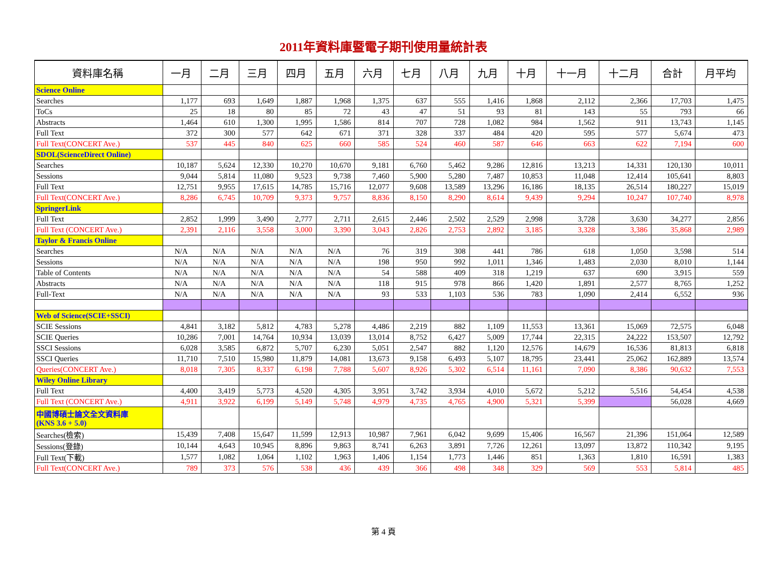2011年資料庫暨電子期刊使用量統計表
| 資料庫名稱 | 一月 | 二月 | 三月 | 四月 | 五月 | 六月 | 七月 | 八月 | 九月 | 十月 | 十一月 | 十二月 | 合計 | 月平均 |
| --- | --- | --- | --- | --- | --- | --- | --- | --- | --- | --- | --- | --- | --- | --- |
| Science Online | | | | | | | | | | | | | | |
| Searches | 1,177 | 693 | 1,649 | 1,887 | 1,968 | 1,375 | 637 | 555 | 1,416 | 1,868 | 2,112 | 2,366 | 17,703 | 1,475 |
| ToCs | 25 | 18 | 80 | 85 | 72 | 43 | 47 | 51 | 93 | 81 | 143 | 55 | 793 | 66 |
| Abstracts | 1,464 | 610 | 1,300 | 1,995 | 1,586 | 814 | 707 | 728 | 1,082 | 984 | 1,562 | 911 | 13,743 | 1,145 |
| Full Text | 372 | 300 | 577 | 642 | 671 | 371 | 328 | 337 | 484 | 420 | 595 | 577 | 5,674 | 473 |
| Full Text(CONCERT Ave.) | 537 | 445 | 840 | 625 | 660 | 585 | 524 | 460 | 587 | 646 | 663 | 622 | 7,194 | 600 |
| SDOL(ScienceDirect Online) | | | | | | | | | | | | | | |
| Searches | 10,187 | 5,624 | 12,330 | 10,270 | 10,670 | 9,181 | 6,760 | 5,462 | 9,286 | 12,816 | 13,213 | 14,331 | 120,130 | 10,011 |
| Sessions | 9,044 | 5,814 | 11,080 | 9,523 | 9,738 | 7,460 | 5,900 | 5,280 | 7,487 | 10,853 | 11,048 | 12,414 | 105,641 | 8,803 |
| Full Text | 12,751 | 9,955 | 17,615 | 14,785 | 15,716 | 12,077 | 9,608 | 13,589 | 13,296 | 16,186 | 18,135 | 26,514 | 180,227 | 15,019 |
| Full Text(CONCERT Ave.) | 8,286 | 6,745 | 10,709 | 9,373 | 9,757 | 8,836 | 8,150 | 8,290 | 8,614 | 9,439 | 9,294 | 10,247 | 107,740 | 8,978 |
| SpringerLink | | | | | | | | | | | | | | |
| Full Text | 2,852 | 1,999 | 3,490 | 2,777 | 2,711 | 2,615 | 2,446 | 2,502 | 2,529 | 2,998 | 3,728 | 3,630 | 34,277 | 2,856 |
| Full Text (CONCERT Ave.) | 2,391 | 2,116 | 3,558 | 3,000 | 3,390 | 3,043 | 2,826 | 2,753 | 2,892 | 3,185 | 3,328 | 3,386 | 35,868 | 2,989 |
| Taylor & Francis Online | | | | | | | | | | | | | | |
| Searches | N/A | N/A | N/A | N/A | N/A | 76 | 319 | 308 | 441 | 786 | 618 | 1,050 | 3,598 | 514 |
| Sessions | N/A | N/A | N/A | N/A | N/A | 198 | 950 | 992 | 1,011 | 1,346 | 1,483 | 2,030 | 8,010 | 1,144 |
| Table of Contents | N/A | N/A | N/A | N/A | N/A | 54 | 588 | 409 | 318 | 1,219 | 637 | 690 | 3,915 | 559 |
| Abstracts | N/A | N/A | N/A | N/A | N/A | 118 | 915 | 978 | 866 | 1,420 | 1,891 | 2,577 | 8,765 | 1,252 |
| Full-Text | N/A | N/A | N/A | N/A | N/A | 93 | 533 | 1,103 | 536 | 783 | 1,090 | 2,414 | 6,552 | 936 |
| Web of Science(SCIE+SSCI) | | | | | | | | | | | | | | |
| SCIE Sessions | 4,841 | 3,182 | 5,812 | 4,783 | 5,278 | 4,486 | 2,219 | 882 | 1,109 | 11,553 | 13,361 | 15,069 | 72,575 | 6,048 |
| SCIE Queries | 10,286 | 7,001 | 14,764 | 10,934 | 13,039 | 13,014 | 8,752 | 6,427 | 5,009 | 17,744 | 22,315 | 24,222 | 153,507 | 12,792 |
| SSCI Sessions | 6,028 | 3,585 | 6,872 | 5,707 | 6,230 | 5,051 | 2,547 | 882 | 1,120 | 12,576 | 14,679 | 16,536 | 81,813 | 6,818 |
| SSCI Queries | 11,710 | 7,510 | 15,980 | 11,879 | 14,081 | 13,673 | 9,158 | 6,493 | 5,107 | 18,795 | 23,441 | 25,062 | 162,889 | 13,574 |
| Queries(CONCERT Ave.) | 8,018 | 7,305 | 8,337 | 6,198 | 7,788 | 5,607 | 8,926 | 5,302 | 6,514 | 11,161 | 7,090 | 8,386 | 90,632 | 7,553 |
| Wiley Online Library | | | | | | | | | | | | | | |
| Full Text | 4,400 | 3,419 | 5,773 | 4,520 | 4,305 | 3,951 | 3,742 | 3,934 | 4,010 | 5,672 | 5,212 | 5,516 | 54,454 | 4,538 |
| Full Text (CONCERT Ave.) | 4,911 | 3,922 | 6,199 | 5,149 | 5,748 | 4,979 | 4,735 | 4,765 | 4,900 | 5,321 | 5,399 | | 56,028 | 4,669 |
| 中國博碩士論文全文資料庫 (KNS 3.6 + 5.0) | | | | | | | | | | | | | | |
| Searches(檢索) | 15,439 | 7,408 | 15,647 | 11,599 | 12,913 | 10,987 | 7,961 | 6,042 | 9,699 | 15,406 | 16,567 | 21,396 | 151,064 | 12,589 |
| Sessions(登錄) | 10,144 | 4,643 | 10,945 | 8,896 | 9,863 | 8,741 | 6,263 | 3,891 | 7,726 | 12,261 | 13,097 | 13,872 | 110,342 | 9,195 |
| Full Text(下載) | 1,577 | 1,082 | 1,064 | 1,102 | 1,963 | 1,406 | 1,154 | 1,773 | 1,446 | 851 | 1,363 | 1,810 | 16,591 | 1,383 |
| Full Text(CONCERT Ave.) | 789 | 373 | 576 | 538 | 436 | 439 | 366 | 498 | 348 | 329 | 569 | 553 | 5,814 | 485 |
第 4 頁